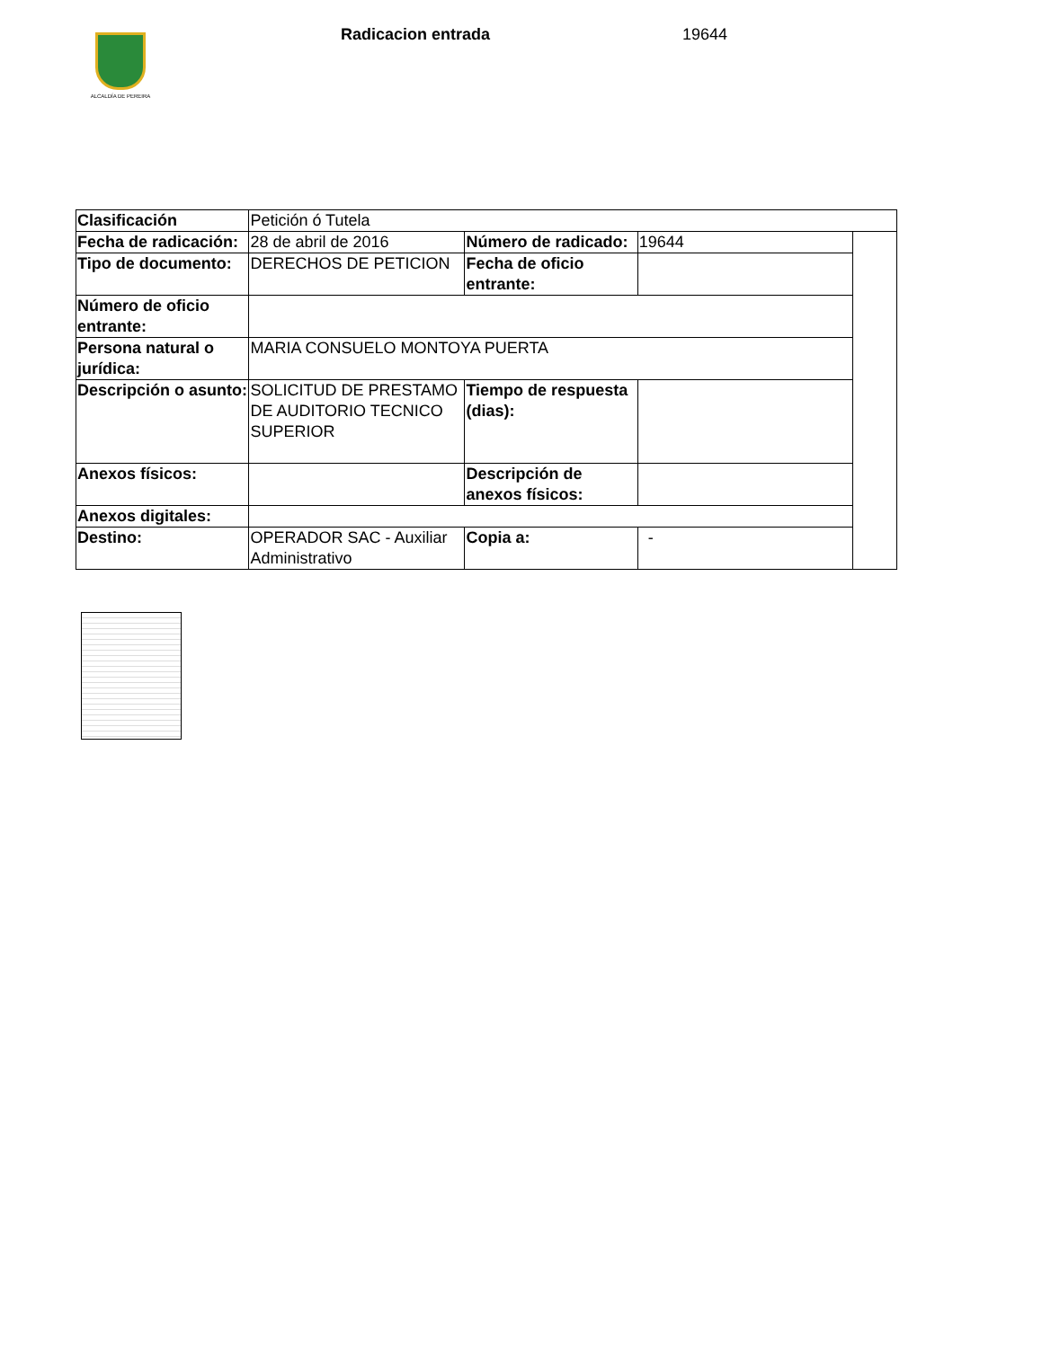ALCALDÍA DE PEREIRA
Radicacion entrada 19644
| Clasificación | Petición ó Tutela | | | |
| Fecha de radicación: | 28 de abril de 2016 | Número de radicado: | 19644 | |
| Tipo de documento: | DERECHOS DE PETICION | Fecha de oficio entrante: | | |
| Número de oficio entrante: | | | | |
| Persona natural o jurídica: | MARIA CONSUELO MONTOYA PUERTA | | | |
| Descripción o asunto: | SOLICITUD DE PRESTAMO DE AUDITORIO TECNICO SUPERIOR | Tiempo de respuesta (dias): | | |
| Anexos físicos: | | Descripción de anexos físicos: | | |
| Anexos digitales: | | | | |
| Destino: | OPERADOR SAC - Auxiliar Administrativo | Copia a: | - | |